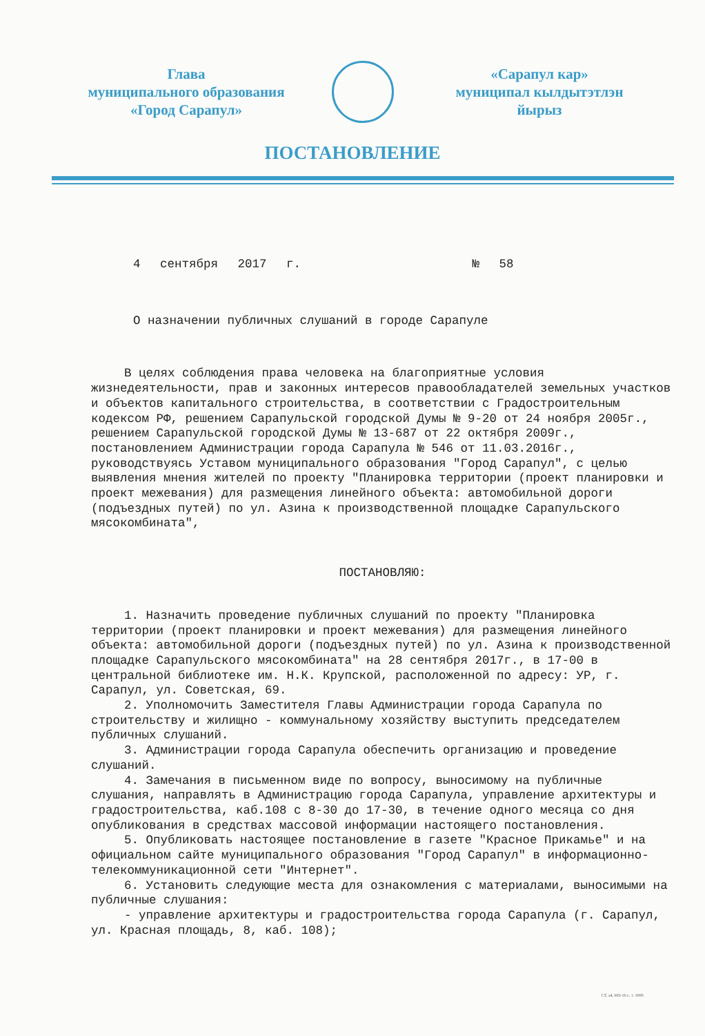Глава
муниципального образования
«Город Сарапул»
«Сарапул кар»
муниципал кылдытэтлэн
йырыз
ПОСТАНОВЛЕНИЕ
4 сентября 2017 г. № 58
О назначении публичных слушаний в городе Сарапуле
В целях соблюдения права человека на благоприятные условия жизнедеятельности, прав и законных интересов правообладателей земельных участков и объектов капитального строительства, в соответствии с Градостроительным кодексом РФ, решением Сарапульской городской Думы № 9-20 от 24 ноября 2005г., решением Сарапульской городской Думы № 13-687 от 22 октября 2009г., постановлением Администрации города Сарапула № 546 от 11.03.2016г., руководствуясь Уставом муниципального образования "Город Сарапул", с целью выявления мнения жителей по проекту "Планировка территории (проект планировки и проект межевания) для размещения линейного объекта: автомобильной дороги (подъездных путей) по ул. Азина к производственной площадке Сарапульского мясокомбината",
ПОСТАНОВЛЯЮ:
1. Назначить проведение публичных слушаний по проекту "Планировка территории (проект планировки и проект межевания) для размещения линейного объекта: автомобильной дороги (подъездных путей) по ул. Азина к производственной площадке Сарапульского мясокомбината" на 28 сентября 2017г., в 17-00 в центральной библиотеке им. Н.К. Крупской, расположенной по адресу: УР, г. Сарапул, ул. Советская, 69.
2. Уполномочить Заместителя Главы Администрации города Сарапула по строительству и жилищно - коммунальному хозяйству выступить председателем публичных слушаний.
3. Администрации города Сарапула обеспечить организацию и проведение слушаний.
4. Замечания в письменном виде по вопросу, выносимому на публичные слушания, направлять в Администрацию города Сарапула, управление архитектуры и градостроительства, каб.108 с 8-30 до 17-30, в течение одного месяца со дня опубликования в средствах массовой информации настоящего постановления.
5. Опубликовать настоящее постановление в газете "Красное Прикамье" и на официальном сайте муниципального образования "Город Сарапул" в информационно-телекоммуникационной сети "Интернет".
6. Установить следующие места для ознакомления с материалами, выносимыми на публичные слушания:
- управление архитектуры и градостроительства города Сарапула (г. Сарапул, ул. Красная площадь, 8, каб. 108);
СТ, а4, 693-16 г., т. 1000.